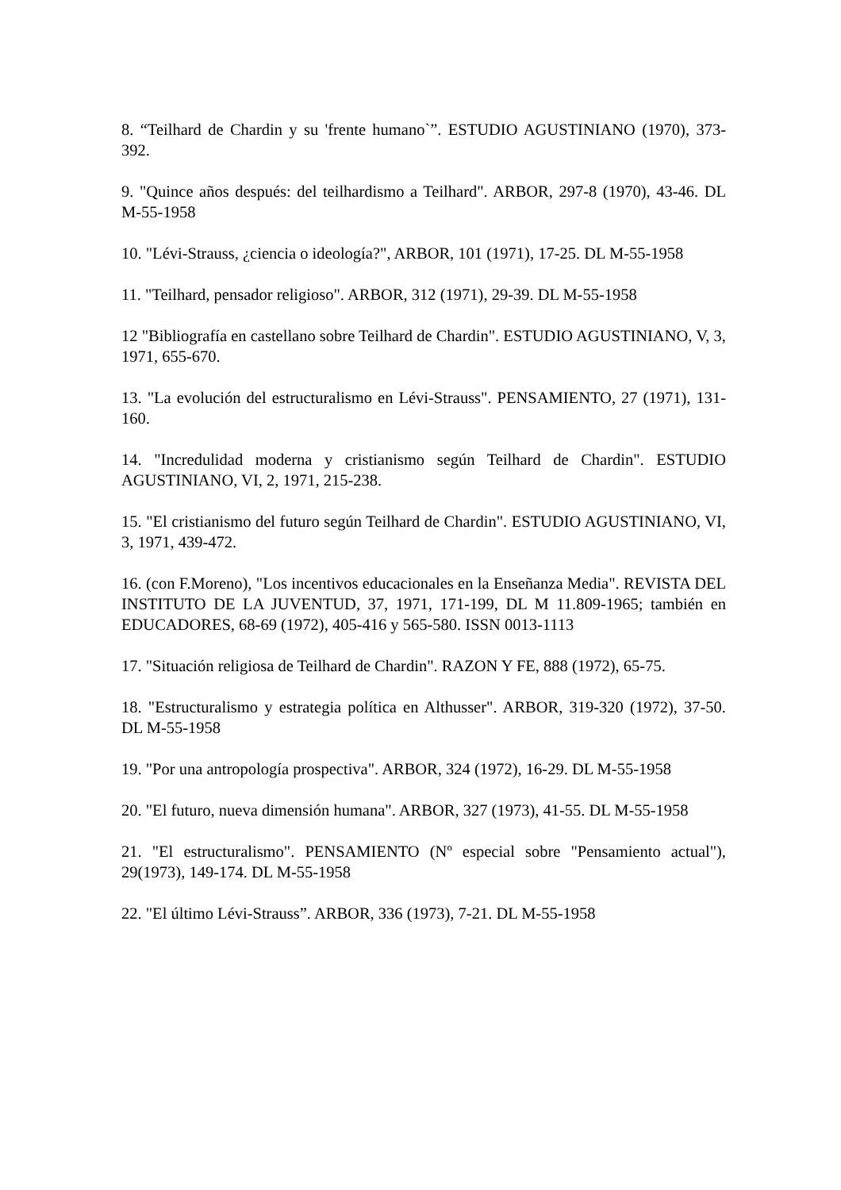8. “Teilhard de Chardin y su 'frente humano`”. ESTUDIO AGUSTINIANO (1970), 373-392.
9. "Quince años después: del teilhardismo a Teilhard". ARBOR, 297-8 (1970), 43-46. DL M-55-1958
10. "Lévi-Strauss, ¿ciencia o ideología?", ARBOR, 101 (1971), 17-25. DL M-55-1958
11. "Teilhard, pensador religioso". ARBOR, 312 (1971), 29-39. DL M-55-1958
12 "Bibliografía en castellano sobre Teilhard de Chardin". ESTUDIO AGUSTINIANO, V, 3, 1971, 655-670.
13. "La evolución del estructuralismo en Lévi-Strauss". PENSAMIENTO, 27 (1971), 131-160.
14. "Incredulidad moderna y cristianismo según Teilhard de Chardin". ESTUDIO AGUSTINIANO, VI, 2, 1971, 215-238.
15. "El cristianismo del futuro según Teilhard de Chardin". ESTUDIO AGUSTINIANO, VI, 3, 1971, 439-472.
16. (con F.Moreno), "Los incentivos educacionales en la Enseñanza Media". REVISTA DEL INSTITUTO DE LA JUVENTUD, 37, 1971, 171-199, DL M 11.809-1965; también en EDUCADORES, 68-69 (1972), 405-416 y 565-580. ISSN 0013-1113
17. "Situación religiosa de Teilhard de Chardin". RAZON Y FE, 888 (1972), 65-75.
18. "Estructuralismo y estrategia política en Althusser". ARBOR, 319-320 (1972), 37-50. DL M-55-1958
19. "Por una antropología prospectiva". ARBOR, 324 (1972), 16-29. DL M-55-1958
20. "El futuro, nueva dimensión humana". ARBOR, 327 (1973), 41-55. DL M-55-1958
21. "El estructuralismo". PENSAMIENTO (Nº especial sobre "Pensamiento actual"), 29(1973), 149-174. DL M-55-1958
22. "El último Lévi-Strauss”. ARBOR, 336 (1973), 7-21. DL M-55-1958